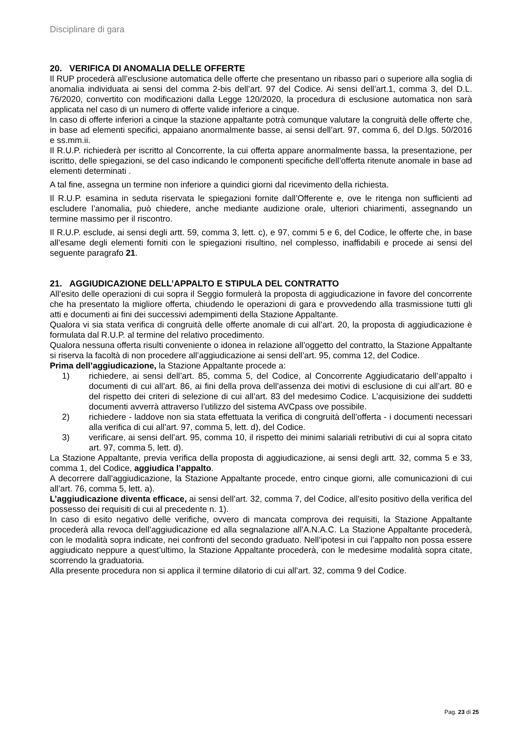Disciplinare di gara
20. VERIFICA DI ANOMALIA DELLE OFFERTE
Il RUP procederà all’esclusione automatica delle offerte che presentano un ribasso pari o superiore alla soglia di anomalia individuata ai sensi del comma 2-bis dell’art. 97 del Codice. Ai sensi dell’art.1, comma 3, del D.L. 76/2020, convertito con modificazioni dalla Legge 120/2020, la procedura di esclusione automatica non sarà applicata nel caso di un numero di offerte valide inferiore a cinque.
In caso di offerte inferiori a cinque la stazione appaltante potrà comunque valutare la congruità delle offerte che, in base ad elementi specifici, appaiano anormalmente basse, ai sensi dell’art. 97, comma 6, del D.lgs. 50/2016 e ss.mm.ii.
Il R.U.P. richiederà per iscritto al Concorrente, la cui offerta appare anormalmente bassa, la presentazione, per iscritto, delle spiegazioni, se del caso indicando le componenti specifiche dell’offerta ritenute anomale in base ad elementi determinati .
A tal fine, assegna un termine non inferiore a quindici giorni dal ricevimento della richiesta.
Il R.U.P. esamina in seduta riservata le spiegazioni fornite dall’Offerente e, ove le ritenga non sufficienti ad escludere l’anomalia, può chiedere, anche mediante audizione orale, ulteriori chiarimenti, assegnando un termine massimo per il riscontro.
Il R.U.P. esclude, ai sensi degli artt. 59, comma 3, lett. c), e 97, commi 5 e 6, del Codice, le offerte che, in base all’esame degli elementi forniti con le spiegazioni risultino, nel complesso, inaffidabili e procede ai sensi del seguente paragrafo 21.
21. AGGIUDICAZIONE DELL’APPALTO E STIPULA DEL CONTRATTO
All’esito delle operazioni di cui sopra il Seggio formulerà la proposta di aggiudicazione in favore del concorrente che ha presentato la migliore offerta, chiudendo le operazioni di gara e provvedendo alla trasmissione tutti gli atti e documenti ai fini dei successivi adempimenti della Stazione Appaltante.
Qualora vi sia stata verifica di congruità delle offerte anomale di cui all’art. 20, la proposta di aggiudicazione è formulata dal R.U.P. al termine del relativo procedimento.
Qualora nessuna offerta risulti conveniente o idonea in relazione all’oggetto del contratto, la Stazione Appaltante si riserva la facoltà di non procedere all’aggiudicazione ai sensi dell’art. 95, comma 12, del Codice.
Prima dell’aggiudicazione, la Stazione Appaltante procede a:
1) richiedere, ai sensi dell’art. 85, comma 5, del Codice, al Concorrente Aggiudicatario dell’appalto i documenti di cui all’art. 86, ai fini della prova dell’assenza dei motivi di esclusione di cui all’art. 80 e del rispetto dei criteri di selezione di cui all’art. 83 del medesimo Codice. L’acquisizione dei suddetti documenti avverrà attraverso l’utilizzo del sistema AVCpass ove possibile.
2) richiedere - laddove non sia stata effettuata la verifica di congruità dell’offerta - i documenti necessari alla verifica di cui all’art. 97, comma 5, lett. d), del Codice.
3) verificare, ai sensi dell’art. 95, comma 10, il rispetto dei minimi salariali retributivi di cui al sopra citato art. 97, comma 5, lett. d).
La Stazione Appaltante, previa verifica della proposta di aggiudicazione, ai sensi degli artt. 32, comma 5 e 33, comma 1, del Codice, aggiudica l’appalto.
A decorrere dall’aggiudicazione, la Stazione Appaltante procede, entro cinque giorni, alle comunicazioni di cui all’art. 76, comma 5, lett. a).
L’aggiudicazione diventa efficace, ai sensi dell’art. 32, comma 7, del Codice, all’esito positivo della verifica del possesso dei requisiti di cui al precedente n. 1).
In caso di esito negativo delle verifiche, ovvero di mancata comprova dei requisiti, la Stazione Appaltante procederà alla revoca dell’aggiudicazione ed alla segnalazione all’A.N.A.C. La Stazione Appaltante procederà, con le modalità sopra indicate, nei confronti del secondo graduato. Nell’ipotesi in cui l’appalto non possa essere aggiudicato neppure a quest’ultimo, la Stazione Appaltante procederà, con le medesime modalità sopra citate, scorrendo la graduatoria.
Alla presente procedura non si applica il termine dilatorio di cui all’art. 32, comma 9 del Codice.
Pag. 23 di 25